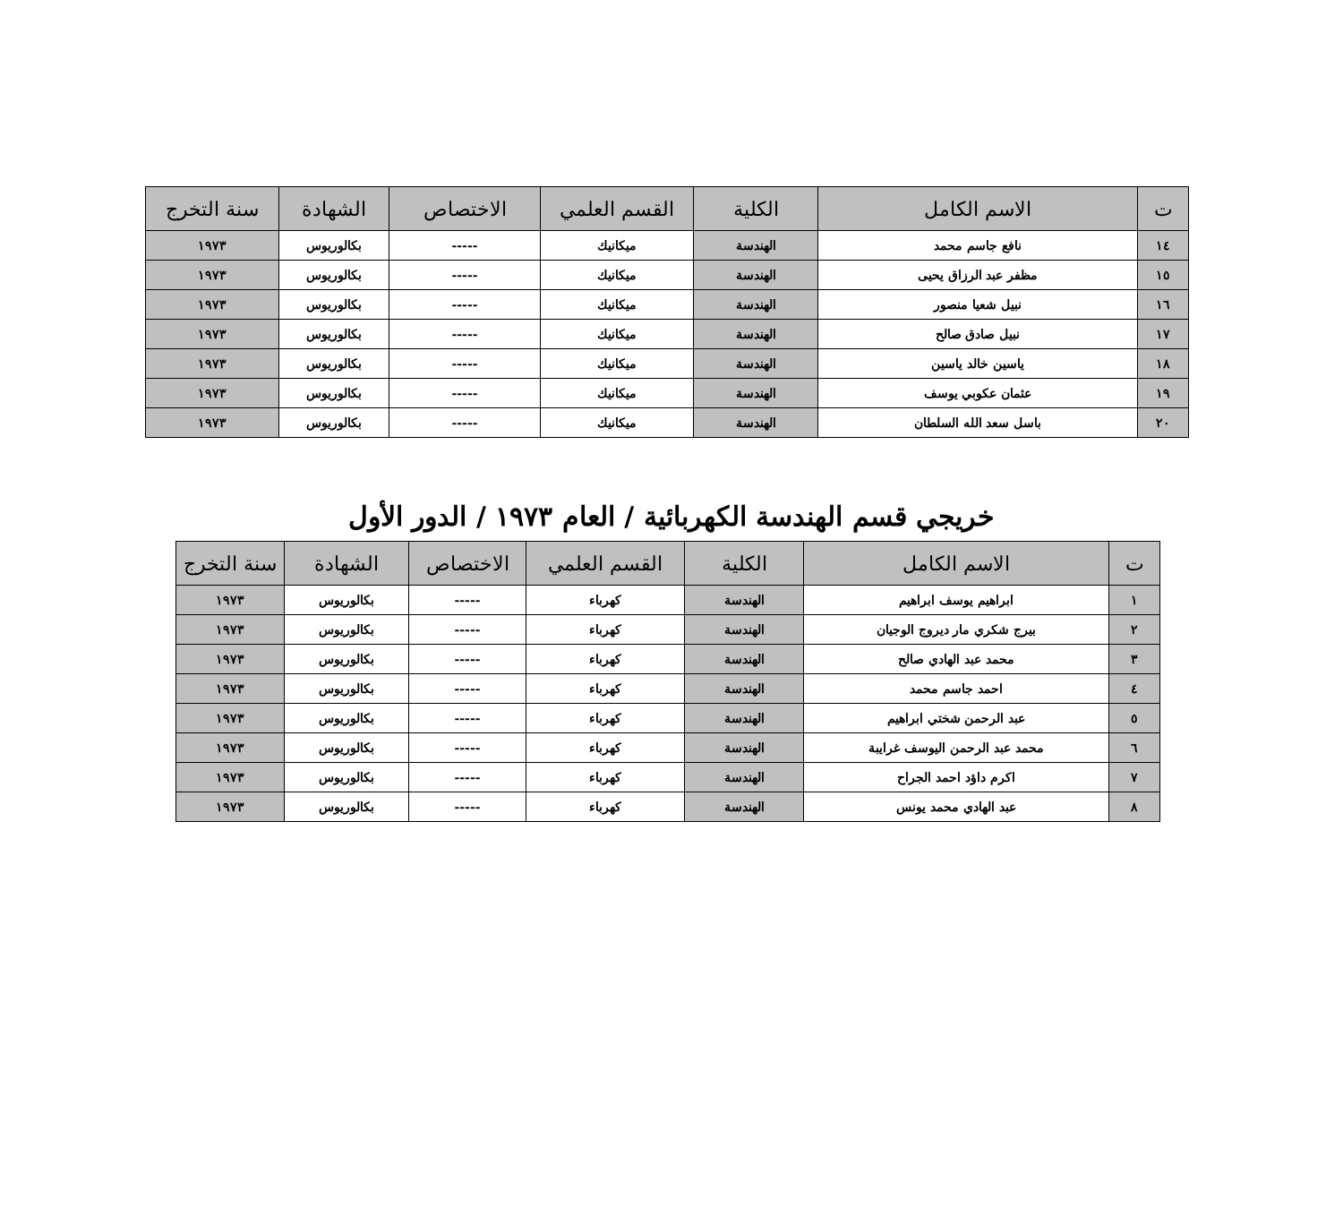| ت | الاسم الكامل | الكلية | القسم العلمي | الاختصاص | الشهادة | سنة التخرج |
| --- | --- | --- | --- | --- | --- | --- |
| ١٤ | نافع جاسم محمد | الهندسة | ميكانيك | ----- | بكالوريوس | ١٩٧٣ |
| ١٥ | مظفر عبد الرزاق يحيى | الهندسة | ميكانيك | ----- | بكالوريوس | ١٩٧٣ |
| ١٦ | نبيل شعيا منصور | الهندسة | ميكانيك | ----- | بكالوريوس | ١٩٧٣ |
| ١٧ | نبيل صادق صالح | الهندسة | ميكانيك | ----- | بكالوريوس | ١٩٧٣ |
| ١٨ | ياسين خالد ياسين | الهندسة | ميكانيك | ----- | بكالوريوس | ١٩٧٣ |
| ١٩ | عثمان عكوبي يوسف | الهندسة | ميكانيك | ----- | بكالوريوس | ١٩٧٣ |
| ٢٠ | باسل سعد الله السلطان | الهندسة | ميكانيك | ----- | بكالوريوس | ١٩٧٣ |
خريجي قسم الهندسة الكهربائية / العام ١٩٧٣ / الدور الأول
| ت | الاسم الكامل | الكلية | القسم العلمي | الاختصاص | الشهادة | سنة التخرج |
| --- | --- | --- | --- | --- | --- | --- |
| ١ | ابراهيم يوسف ابراهيم | الهندسة | كهرباء | ----- | بكالوريوس | ١٩٧٣ |
| ٢ | بيرج شكري مار ديروج الوجيان | الهندسة | كهرباء | ----- | بكالوريوس | ١٩٧٣ |
| ٣ | محمد عبد الهادي صالح | الهندسة | كهرباء | ----- | بكالوريوس | ١٩٧٣ |
| ٤ | احمد جاسم محمد | الهندسة | كهرباء | ----- | بكالوريوس | ١٩٧٣ |
| ٥ | عبد الرحمن شختي ابراهيم | الهندسة | كهرباء | ----- | بكالوريوس | ١٩٧٣ |
| ٦ | محمد عبد الرحمن اليوسف غرايبة | الهندسة | كهرباء | ----- | بكالوريوس | ١٩٧٣ |
| ٧ | اكرم داؤد احمد الجراح | الهندسة | كهرباء | ----- | بكالوريوس | ١٩٧٣ |
| ٨ | عبد الهادي محمد يونس | الهندسة | كهرباء | ----- | بكالوريوس | ١٩٧٣ |